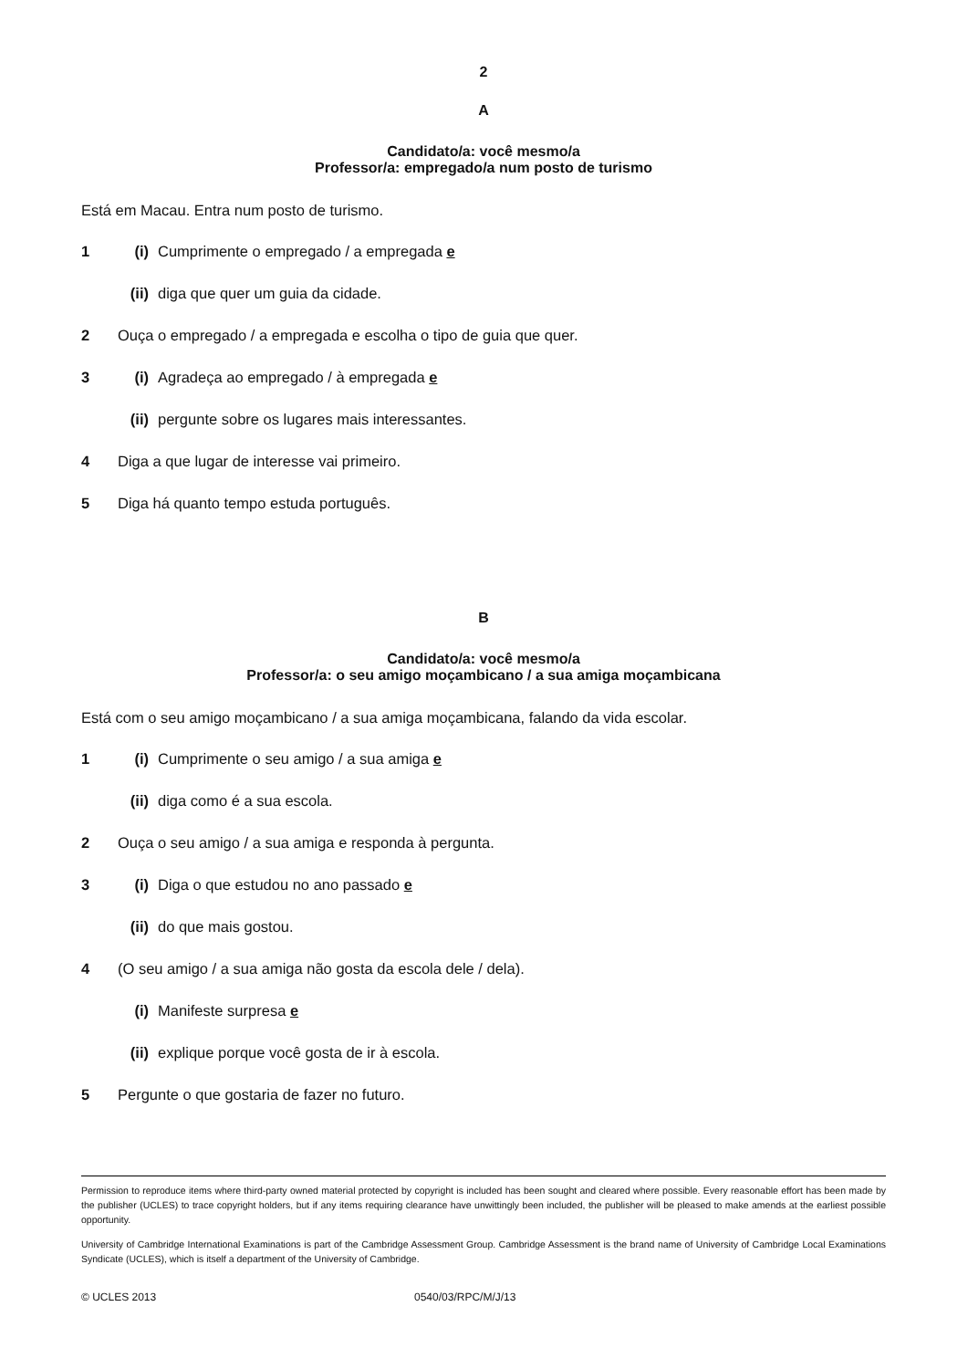2
A
Candidato/a: você mesmo/a
Professor/a: empregado/a num posto de turismo
Está em Macau. Entra num posto de turismo.
1 (i) Cumprimente o empregado / a empregada e
(ii) diga que quer um guia da cidade.
2 Ouça o empregado / a empregada e escolha o tipo de guia que quer.
3 (i) Agradeça ao empregado / à empregada e
(ii) pergunte sobre os lugares mais interessantes.
4 Diga a que lugar de interesse vai primeiro.
5 Diga há quanto tempo estuda português.
B
Candidato/a: você mesmo/a
Professor/a: o seu amigo moçambicano / a sua amiga moçambicana
Está com o seu amigo moçambicano / a sua amiga moçambicana, falando da vida escolar.
1 (i) Cumprimente o seu amigo / a sua amiga e
(ii) diga como é a sua escola.
2 Ouça o seu amigo / a sua amiga e responda à pergunta.
3 (i) Diga o que estudou no ano passado e
(ii) do que mais gostou.
4 (O seu amigo / a sua amiga não gosta da escola dele / dela).
(i) Manifeste surpresa e
(ii) explique porque você gosta de ir à escola.
5 Pergunte o que gostaria de fazer no futuro.
Permission to reproduce items where third-party owned material protected by copyright is included has been sought and cleared where possible. Every reasonable effort has been made by the publisher (UCLES) to trace copyright holders, but if any items requiring clearance have unwittingly been included, the publisher will be pleased to make amends at the earliest possible opportunity.
University of Cambridge International Examinations is part of the Cambridge Assessment Group. Cambridge Assessment is the brand name of University of Cambridge Local Examinations Syndicate (UCLES), which is itself a department of the University of Cambridge.
© UCLES 2013 0540/03/RPC/M/J/13